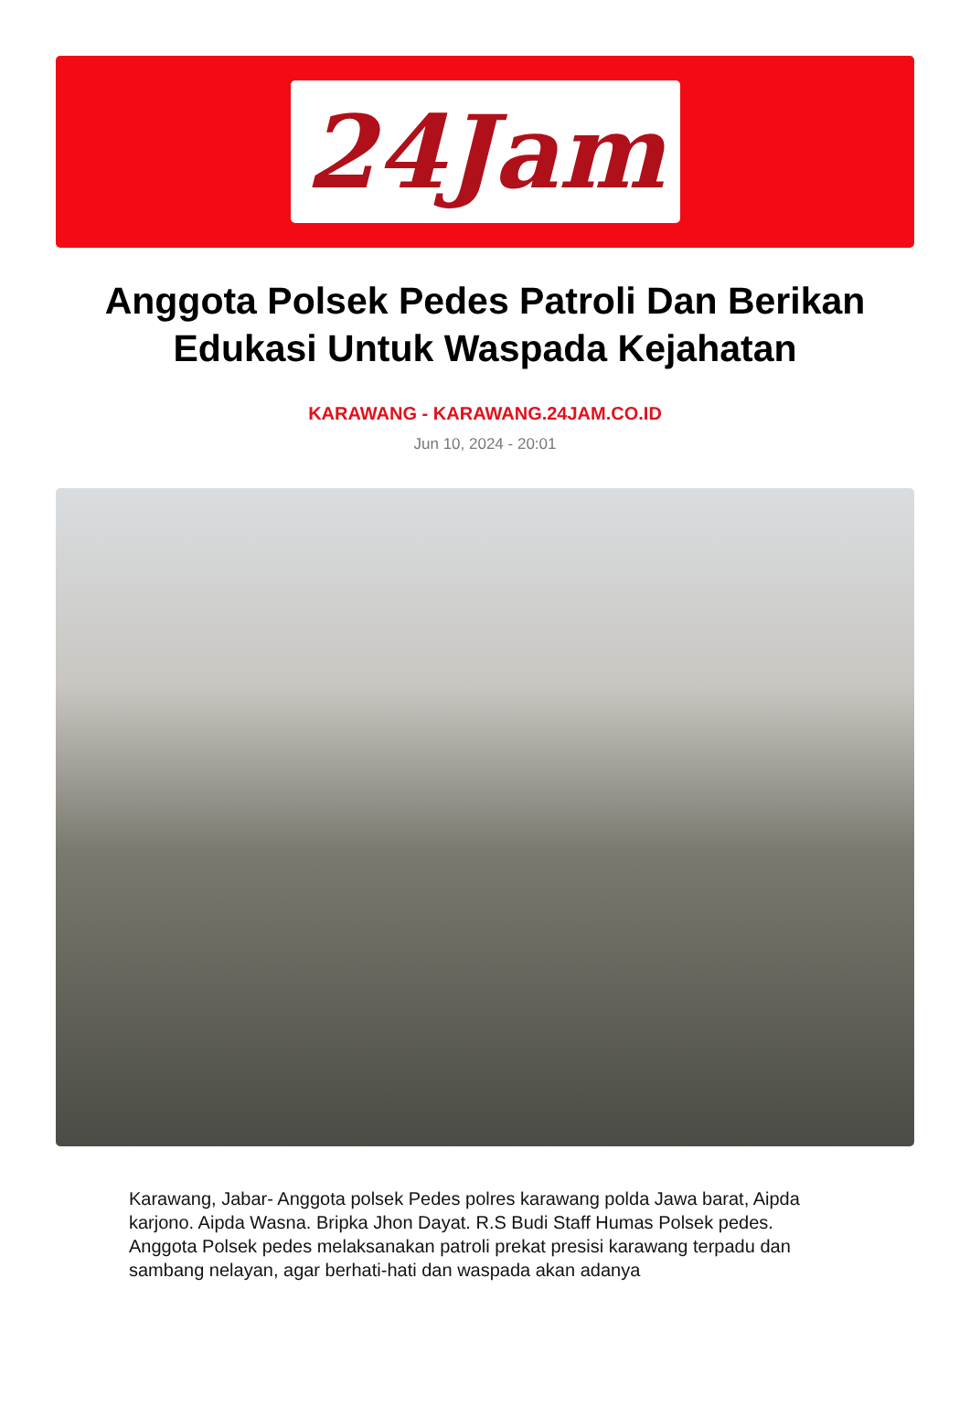24Jam
Anggota Polsek Pedes Patroli Dan Berikan Edukasi Untuk Waspada Kejahatan
KARAWANG - KARAWANG.24JAM.CO.ID
Jun 10, 2024 - 20:01
Karawang, Jabar- Anggota polsek Pedes polres karawang polda Jawa barat, Aipda karjono. Aipda Wasna. Bripka Jhon Dayat. R.S Budi Staff Humas Polsek pedes. Anggota Polsek pedes melaksanakan patroli prekat presisi karawang terpadu dan sambang nelayan, agar berhati-hati dan waspada akan adanya